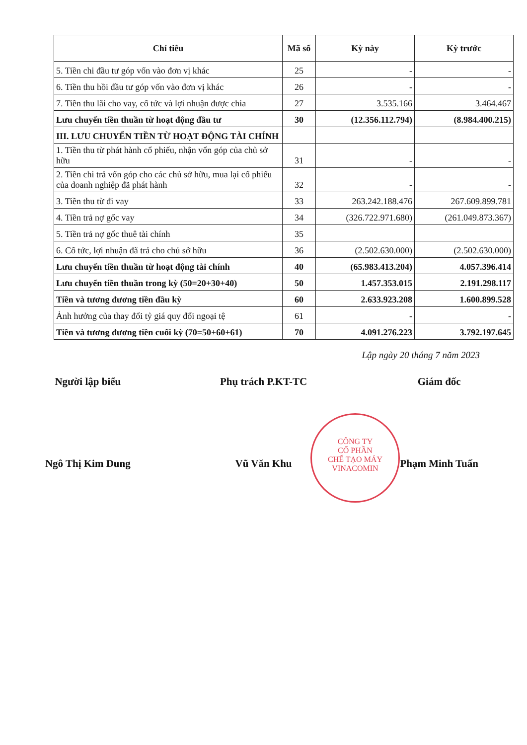| Chỉ tiêu | Mã số | Kỳ này | Kỳ trước |
| --- | --- | --- | --- |
| 5. Tiền chi đầu tư góp vốn vào đơn vị khác | 25 | - | - |
| 6. Tiền thu hồi đầu tư góp vốn vào đơn vị khác | 26 | - | - |
| 7. Tiền thu lãi cho vay, cổ tức và lợi nhuận được chia | 27 | 3.535.166 | 3.464.467 |
| Lưu chuyển tiền thuần từ hoạt động đầu tư | 30 | (12.356.112.794) | (8.984.400.215) |
| III. LƯU CHUYỂN TIỀN TỪ HOẠT ĐỘNG TÀI CHÍNH | | | |
| 1. Tiền thu từ phát hành cổ phiếu, nhận vốn góp của chủ sở hữu | 31 | - | - |
| 2. Tiền chi trả vốn góp cho các chủ sở hữu, mua lại cổ phiếu của doanh nghiệp đã phát hành | 32 | - | - |
| 3. Tiền thu từ đi vay | 33 | 263.242.188.476 | 267.609.899.781 |
| 4. Tiền trả nợ gốc vay | 34 | (326.722.971.680) | (261.049.873.367) |
| 5. Tiền trả nợ gốc thuê tài chính | 35 | | |
| 6. Cổ tức, lợi nhuận đã trả cho chủ sở hữu | 36 | (2.502.630.000) | (2.502.630.000) |
| Lưu chuyển tiền thuần từ hoạt động tài chính | 40 | (65.983.413.204) | 4.057.396.414 |
| Lưu chuyển tiền thuần trong kỳ (50=20+30+40) | 50 | 1.457.353.015 | 2.191.298.117 |
| Tiền và tương đương tiền đầu kỳ | 60 | 2.633.923.208 | 1.600.899.528 |
| Ảnh hưởng của thay đổi tỷ giá quy đổi ngoại tệ | 61 | - | - |
| Tiền và tương đương tiền cuối kỳ (70=50+60+61) | 70 | 4.091.276.223 | 3.792.197.645 |
Lập ngày 20 tháng 7 năm 2023
Người lập biểu Phụ trách P.KT-TC Giám đốc
CÔNG TY
CỔ PHẦN
CHẾ TẠO MÁY
VINACOMIN
Ngô Thị Kim Dung Vũ Văn Khu Phạm Minh Tuấn